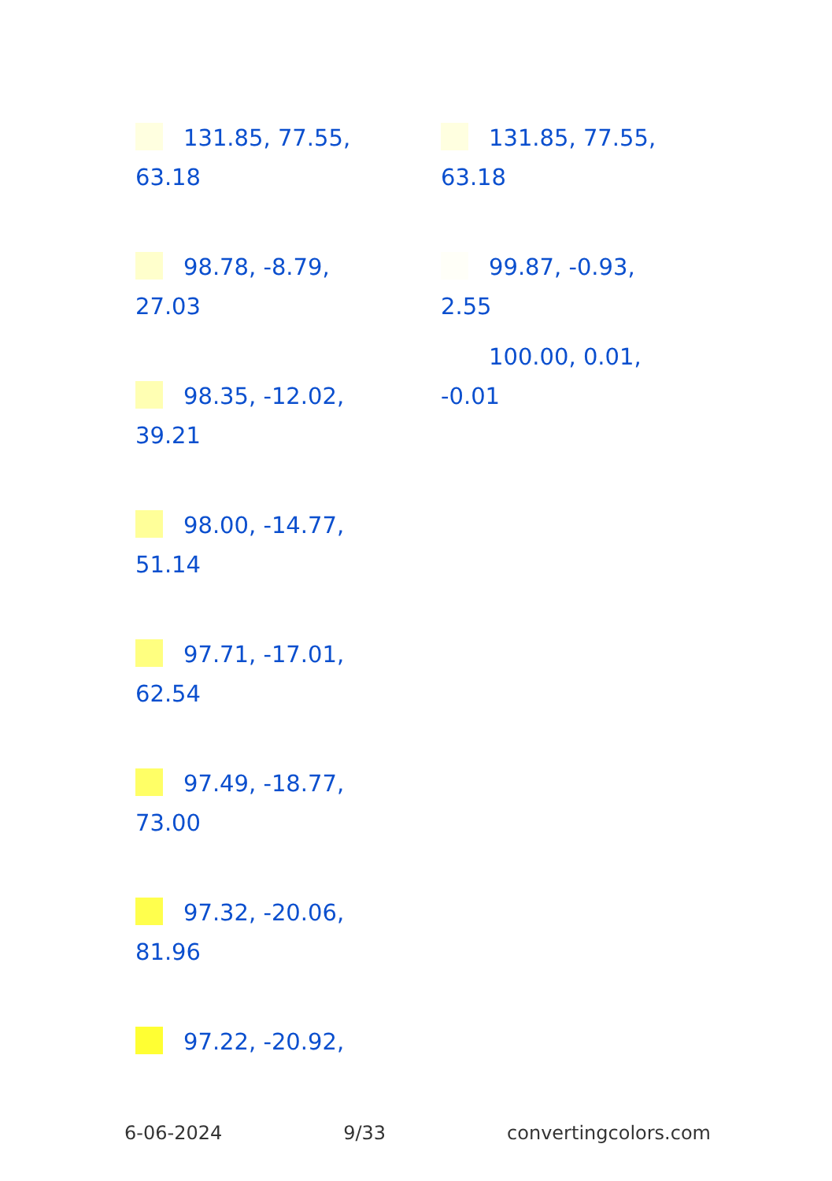131.85, 77.55, 63.18
98.78, -8.79, 27.03
98.35, -12.02, 39.21
98.00, -14.77, 51.14
97.71, -17.01, 62.54
97.49, -18.77, 73.00
97.32, -20.06, 81.96
97.22, -20.92,
131.85, 77.55, 63.18
99.87, -0.93, 2.55
100.00, 0.01, -0.01
6-06-2024 9/33 convertingcolors.com